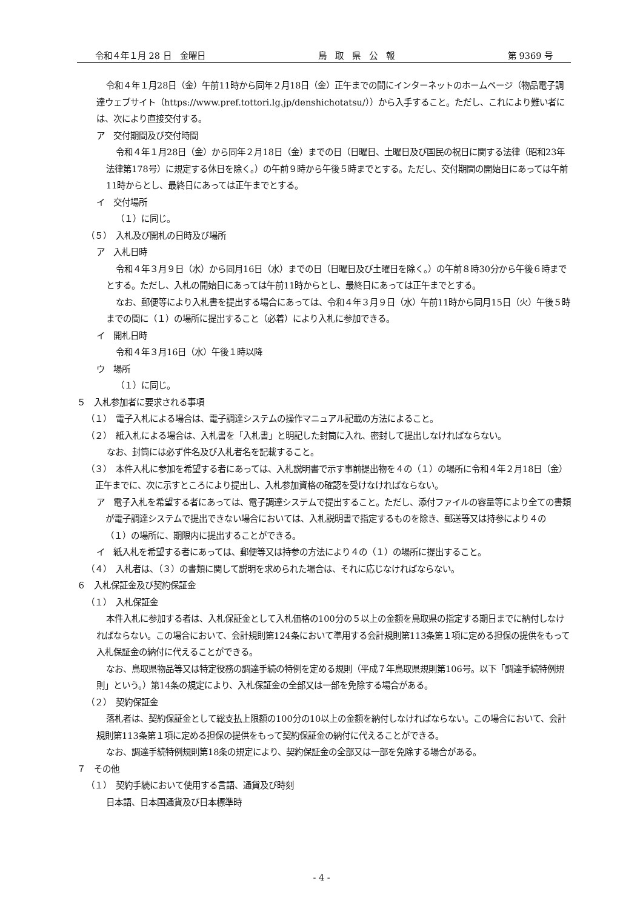令和４年１月 28 日　金曜日 鳥　取　県　公　報 第 9369 号
令和４年１月28日（金）午前11時から同年２月18日（金）正午までの間にインターネットのホームページ（物品電子調達ウェブサイト（https://www.pref.tottori.lg.jp/denshichotatsu/））から入手すること。ただし、これにより難い者には、次により直接交付する。
ア　交付期間及び交付時間
令和４年１月28日（金）から同年２月18日（金）までの日（日曜日、土曜日及び国民の祝日に関する法律（昭和23年法律第178号）に規定する休日を除く。）の午前９時から午後５時までとする。ただし、交付期間の開始日にあっては午前11時からとし、最終日にあっては正午までとする。
イ　交付場所
（１）に同じ。
（５）　入札及び開札の日時及び場所
ア　入札日時
令和４年３月９日（水）から同月16日（水）までの日（日曜日及び土曜日を除く。）の午前８時30分から午後６時までとする。ただし、入札の開始日にあっては午前11時からとし、最終日にあっては正午までとする。
なお、郵便等により入札書を提出する場合にあっては、令和４年３月９日（水）午前11時から同月15日（火）午後５時までの間に（１）の場所に提出すること（必着）により入札に参加できる。
イ　開札日時
令和４年３月16日（水）午後１時以降
ウ　場所
（１）に同じ。
５　入札参加者に要求される事項
（１）　電子入札による場合は、電子調達システムの操作マニュアル記載の方法によること。
（２）　紙入札による場合は、入札書を「入札書」と明記した封筒に入れ、密封して提出しなければならない。
なお、封筒には必ず件名及び入札者名を記載すること。
（３）　本件入札に参加を希望する者にあっては、入札説明書で示す事前提出物を４の（１）の場所に令和４年２月18日（金）正午までに、次に示すところにより提出し、入札参加資格の確認を受けなければならない。
ア　電子入札を希望する者にあっては、電子調達システムで提出すること。ただし、添付ファイルの容量等により全ての書類が電子調達システムで提出できない場合においては、入札説明書で指定するものを除き、郵送等又は持参により４の（１）の場所に、期限内に提出することができる。
イ　紙入札を希望する者にあっては、郵便等又は持参の方法により４の（１）の場所に提出すること。
（４）　入札者は、（３）の書類に関して説明を求められた場合は、それに応じなければならない。
６　入札保証金及び契約保証金
（１）　入札保証金
本件入札に参加する者は、入札保証金として入札価格の100分の５以上の金額を鳥取県の指定する期日までに納付しなければならない。この場合において、会計規則第124条において準用する会計規則第113条第１項に定める担保の提供をもって入札保証金の納付に代えることができる。
なお、鳥取県物品等又は特定役務の調達手続の特例を定める規則（平成７年鳥取県規則第106号。以下「調達手続特例規則」という。）第14条の規定により、入札保証金の全部又は一部を免除する場合がある。
（２）　契約保証金
落札者は、契約保証金として総支払上限額の100分の10以上の金額を納付しなければならない。この場合において、会計規則第113条第１項に定める担保の提供をもって契約保証金の納付に代えることができる。
なお、調達手続特例規則第18条の規定により、契約保証金の全部又は一部を免除する場合がある。
７　その他
（１）　契約手続において使用する言語、通貨及び時刻
日本語、日本国通貨及び日本標準時
- 4 -